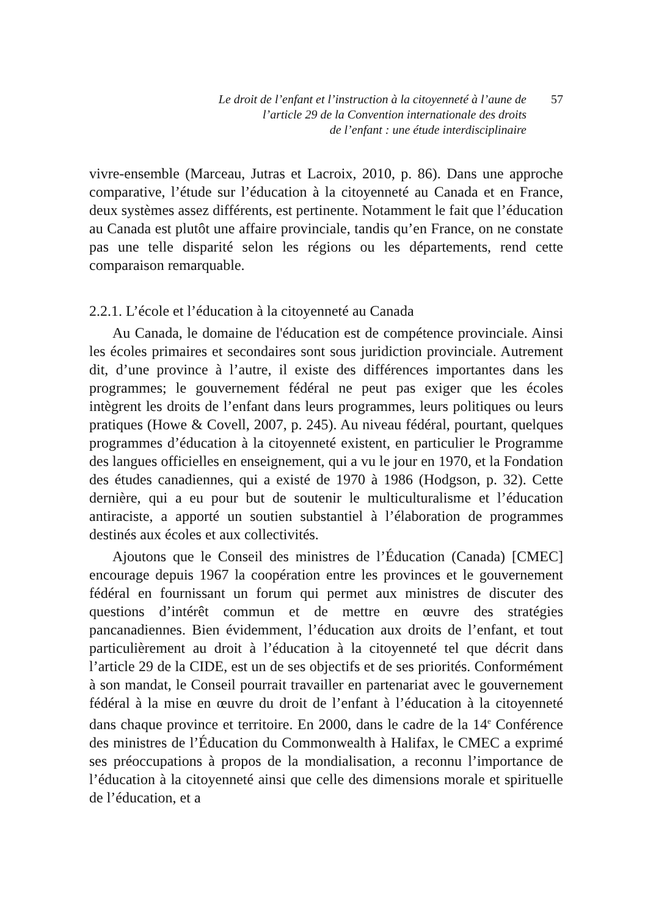Le droit de l’enfant et l’instruction à la citoyenneté à l’aune de
l’article 29 de la Convention internationale des droits
de l’enfant : une étude interdisciplinaire
57
vivre-ensemble (Marceau, Jutras et Lacroix, 2010, p. 86). Dans une approche comparative, l’étude sur l’éducation à la citoyenneté au Canada et en France, deux systèmes assez différents, est pertinente. Notamment le fait que l’éducation au Canada est plutôt une affaire provinciale, tandis qu’en France, on ne constate pas une telle disparité selon les régions ou les départements, rend cette comparaison remarquable.
2.2.1. L’école et l’éducation à la citoyenneté au Canada
Au Canada, le domaine de l'éducation est de compétence provinciale. Ainsi les écoles primaires et secondaires sont sous juridiction provinciale. Autrement dit, d’une province à l’autre, il existe des différences importantes dans les programmes; le gouvernement fédéral ne peut pas exiger que les écoles intègrent les droits de l’enfant dans leurs programmes, leurs politiques ou leurs pratiques (Howe & Covell, 2007, p. 245). Au niveau fédéral, pourtant, quelques programmes d’éducation à la citoyenneté existent, en particulier le Programme des langues officielles en enseignement, qui a vu le jour en 1970, et la Fondation des études canadiennes, qui a existé de 1970 à 1986 (Hodgson, p. 32). Cette dernière, qui a eu pour but de soutenir le multiculturalisme et l’éducation antiraciste, a apporté un soutien substantiel à l’élaboration de programmes destinés aux écoles et aux collectivités.
Ajoutons que le Conseil des ministres de l’Éducation (Canada) [CMEC] encourage depuis 1967 la coopération entre les provinces et le gouvernement fédéral en fournissant un forum qui permet aux ministres de discuter des questions d’intérêt commun et de mettre en œuvre des stratégies pancanadiennes. Bien évidemment, l’éducation aux droits de l’enfant, et tout particulièrement au droit à l’éducation à la citoyenneté tel que décrit dans l’article 29 de la CIDE, est un de ses objectifs et de ses priorités. Conformément à son mandat, le Conseil pourrait travailler en partenariat avec le gouvernement fédéral à la mise en œuvre du droit de l’enfant à l’éducation à la citoyenneté dans chaque province et territoire. En 2000, dans le cadre de la 14<sup>e</sup> Conférence des ministres de l’Éducation du Commonwealth à Halifax, le CMEC a exprimé ses préoccupations à propos de la mondialisation, a reconnu l’importance de l’éducation à la citoyenneté ainsi que celle des dimensions morale et spirituelle de l’éducation, et a